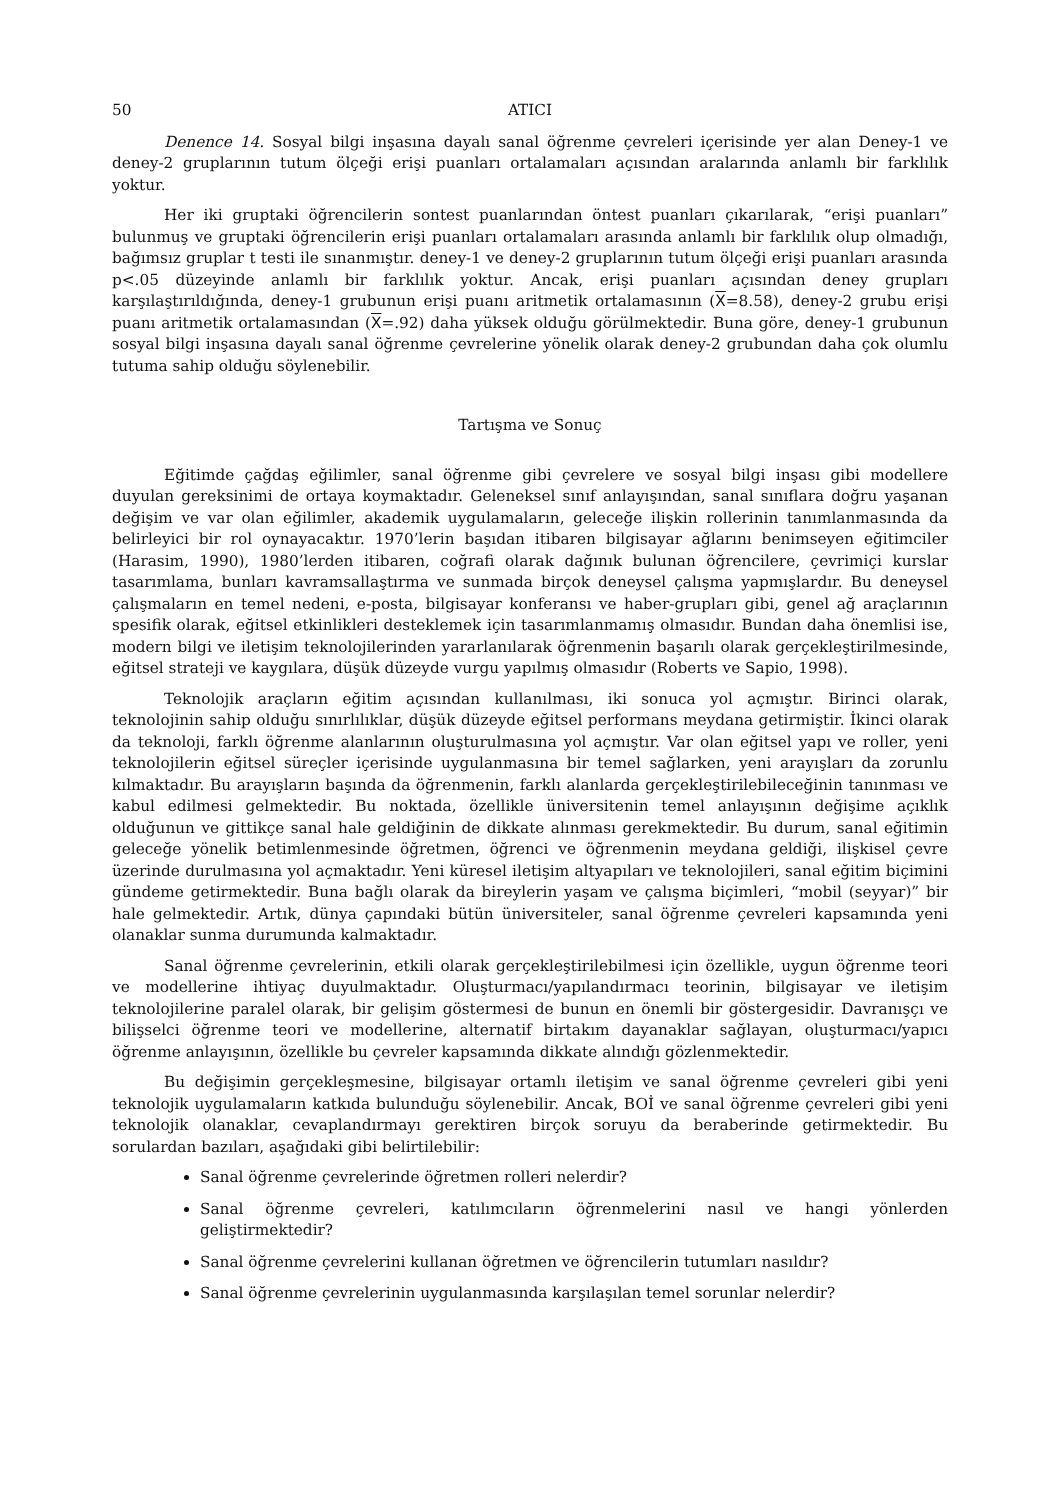50 ATICI
Denence 14. Sosyal bilgi inşasına dayalı sanal öğrenme çevreleri içerisinde yer alan Deney-1 ve deney-2 gruplarının tutum ölçeği erişi puanları ortalamaları açısından aralarında anlamlı bir farklılık yoktur.
Her iki gruptaki öğrencilerin sontest puanlarından öntest puanları çıkarılarak, “erişi puanları” bulunmuş ve gruptaki öğrencilerin erişi puanları ortalamaları arasında anlamlı bir farklılık olup olmadığı, bağımsız gruplar t testi ile sınanmıştır. deney-1 ve deney-2 gruplarının tutum ölçeği erişi puanları arasında p<.05 düzeyinde anlamlı bir farklılık yoktur. Ancak, erişi puanları açısından deney grupları karşılaştırıldığında, deney-1 grubunun erişi puanı aritmetik ortalamasının (X=8.58), deney-2 grubu erişi puanı aritmetik ortalamasından (X=.92) daha yüksek olduğu görülmektedir. Buna göre, deney-1 grubunun sosyal bilgi inşasına dayalı sanal öğrenme çevrelerine yönelik olarak deney-2 grubundan daha çok olumlu tutuma sahip olduğu söylenebilir.
Tartışma ve Sonuç
Eğitimde çağdaş eğilimler, sanal öğrenme gibi çevrelere ve sosyal bilgi inşası gibi modellere duyulan gereksinimi de ortaya koymaktadır. Geleneksel sınıf anlayışından, sanal sınıflara doğru yaşanan değişim ve var olan eğilimler, akademik uygulamaların, geleceğe ilişkin rollerinin tanımlanmasında da belirleyici bir rol oynayacaktır. 1970’lerin başıdan itibaren bilgisayar ağlarını benimseyen eğitimciler (Harasim, 1990), 1980’lerden itibaren, coğrafi olarak dağınık bulunan öğrencilere, çevrimiçi kurslar tasarımlama, bunları kavramsallaştırma ve sunmada birçok deneysel çalışma yapmışlardır. Bu deneysel çalışmaların en temel nedeni, e-posta, bilgisayar konferansı ve haber-grupları gibi, genel ağ araçlarının spesifik olarak, eğitsel etkinlikleri desteklemek için tasarımlanmamış olmasıdır. Bundan daha önemlisi ise, modern bilgi ve iletişim teknolojilerinden yararlanılarak öğrenmenin başarılı olarak gerçekleştirilmesinde, eğitsel strateji ve kaygılara, düşük düzeyde vurgu yapılmış olmasıdır (Roberts ve Sapio, 1998).
Teknolojik araçların eğitim açısından kullanılması, iki sonuca yol açmıştır. Birinci olarak, teknolojinin sahip olduğu sınırlılıklar, düşük düzeyde eğitsel performans meydana getirmiştir. İkinci olarak da teknoloji, farklı öğrenme alanlarının oluşturulmasına yol açmıştır. Var olan eğitsel yapı ve roller, yeni teknolojilerin eğitsel süreçler içerisinde uygulanmasına bir temel sağlarken, yeni arayışları da zorunlu kılmaktadır. Bu arayışların başında da öğrenmenin, farklı alanlarda gerçekleştirilebileceğinin tanınması ve kabul edilmesi gelmektedir. Bu noktada, özellikle üniversitenin temel anlayışının değişime açıklık olduğunun ve gittikçe sanal hale geldiğinin de dikkate alınması gerekmektedir. Bu durum, sanal eğitimin geleceğe yönelik betimlenmesinde öğretmen, öğrenci ve öğrenmenin meydana geldiği, ilişkisel çevre üzerinde durulmasına yol açmaktadır. Yeni küresel iletişim altyapıları ve teknolojileri, sanal eğitim biçimini gündeme getirmektedir. Buna bağlı olarak da bireylerin yaşam ve çalışma biçimleri, “mobil (seyyar)” bir hale gelmektedir. Artık, dünya çapındaki bütün üniversiteler, sanal öğrenme çevreleri kapsamında yeni olanaklar sunma durumunda kalmaktadır.
Sanal öğrenme çevrelerinin, etkili olarak gerçekleştirilebilmesi için özellikle, uygun öğrenme teori ve modellerine ihtiyaç duyulmaktadır. Oluşturmacı/yapılandırmacı teorinin, bilgisayar ve iletişim teknolojilerine paralel olarak, bir gelişim göstermesi de bunun en önemli bir göstergesidir. Davranışçı ve bilişselci öğrenme teori ve modellerine, alternatif birtakım dayanaklar sağlayan, oluşturmacı/yapıcı öğrenme anlayışının, özellikle bu çevreler kapsamında dikkate alındığı gözlenmektedir.
Bu değişimin gerçekleşmesine, bilgisayar ortamlı iletişim ve sanal öğrenme çevreleri gibi yeni teknolojik uygulamaların katkıda bulunduğu söylenebilir. Ancak, BOİ ve sanal öğrenme çevreleri gibi yeni teknolojik olanaklar, cevaplandırmayı gerektiren birçok soruyu da beraberinde getirmektedir. Bu sorulardan bazıları, aşağıdaki gibi belirtilebilir:
Sanal öğrenme çevrelerinde öğretmen rolleri nelerdir?
Sanal öğrenme çevreleri, katılımcıların öğrenmelerini nasıl ve hangi yönlerden geliştirmektedir?
Sanal öğrenme çevrelerini kullanan öğretmen ve öğrencilerin tutumları nasıldır?
Sanal öğrenme çevrelerinin uygulanmasında karşılaşılan temel sorunlar nelerdir?